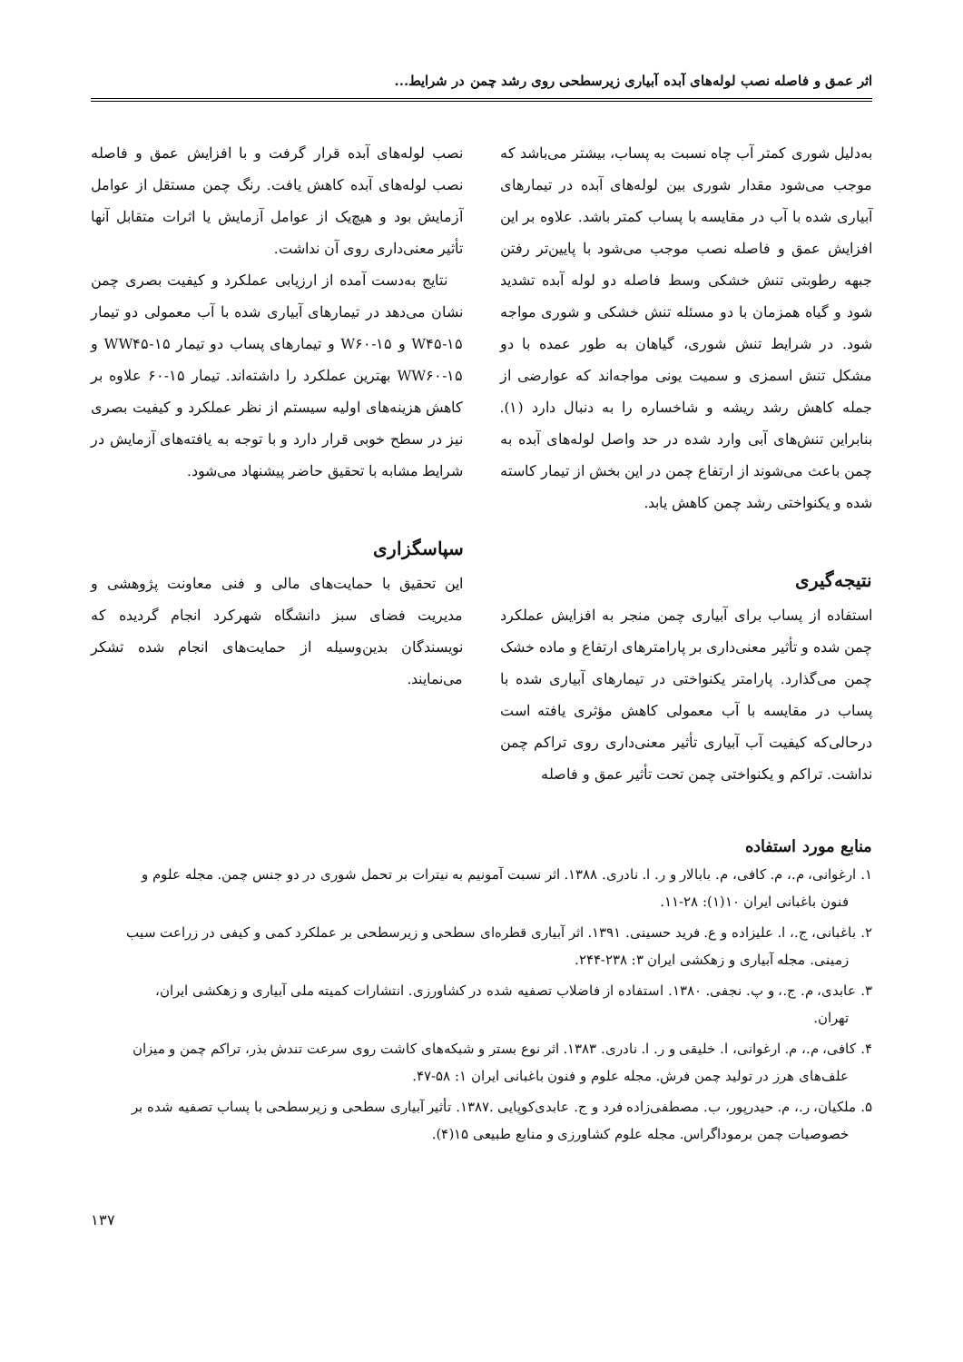اثر عمق و فاصله نصب لوله‌های آبده آبیاری زیرسطحی روی رشد چمن در شرایط...
به‌دلیل شوری کمتر آب چاه نسبت به پساب، بیشتر می‌باشد که موجب می‌شود مقدار شوری بین لوله‌های آبده در تیمارهای آبیاری شده با آب در مقایسه با پساب کمتر باشد. علاوه بر این افزایش عمق و فاصله نصب موجب می‌شود با پایین‌تر رفتن جبهه رطوبتی تنش خشکی وسط فاصله دو لوله آبده تشدید شود و گیاه همزمان با دو مسئله تنش خشکی و شوری مواجه شود. در شرایط تنش شوری، گیاهان به طور عمده با دو مشکل تنش اسمزی و سمیت یونی مواجه‌اند که عوارضی از جمله کاهش رشد ریشه و شاخساره را به دنبال دارد (۱). بنابراین تنش‌های آبی وارد شده در حد واصل لوله‌های آبده به چمن باعث می‌شوند از ارتفاع چمن در این بخش از تیمار کاسته شده و یکنواختی رشد چمن کاهش یابد.
نتیجه‌گیری
استفاده از پساب برای آبیاری چمن منجر به افزایش عملکرد چمن شده و تأثیر معنی‌داری بر پارامترهای ارتفاع و ماده خشک چمن می‌گذارد. پارامتر یکنواختی در تیمارهای آبیاری شده با پساب در مقایسه با آب معمولی کاهش مؤثری یافته است درحالی‌که کیفیت آب آبیاری تأثیر معنی‌داری روی تراکم چمن نداشت. تراکم و یکنواختی چمن تحت تأثیر عمق و فاصله
نصب لوله‌های آبده قرار گرفت و با افزایش عمق و فاصله نصب لوله‌های آبده کاهش یافت. رنگ چمن مستقل از عوامل آزمایش بود و هیچ‌یک از عوامل آزمایش یا اثرات متقابل آنها تأثیر معنی‌داری روی آن نداشت.
نتایج به‌دست آمده از ارزیابی عملکرد و کیفیت بصری چمن نشان می‌دهد در تیمارهای آبیاری شده با آب معمولی دو تیمار W۴۵-۱۵ و W۶۰-۱۵ و تیمارهای پساب دو تیمار WW۴۵-۱۵ و WW۶۰-۱۵ بهترین عملکرد را داشته‌اند. تیمار ۱۵-۶۰ علاوه بر کاهش هزینه‌های اولیه سیستم از نظر عملکرد و کیفیت بصری نیز در سطح خوبی قرار دارد و با توجه به یافته‌های آزمایش در شرایط مشابه با تحقیق حاضر پیشنهاد می‌شود.
سپاسگزاری
این تحقیق با حمایت‌های مالی و فنی معاونت پژوهشی و مدیریت فضای سبز دانشگاه شهرکرد انجام گردیده که نویسندگان بدین‌وسیله از حمایت‌های انجام شده تشکر می‌نمایند.
منابع مورد استفاده
۱. ارغوانی، م.، م. کافی، م. بابالار و ر. ا. نادری. ۱۳۸۸. اثر نسبت آمونیم به نیترات بر تحمل شوری در دو جنس چمن. مجله علوم و
فنون باغبانی ایران ۱۰(۱): ۲۸-۱۱.
۲. باغبانی، ج.، ا. علیزاده و ع. فرید حسینی. ۱۳۹۱. اثر آبیاری قطره‌ای سطحی و زیرسطحی بر عملکرد کمی و کیفی در زراعت سیب
زمینی. مجله آبیاری و زهکشی ایران ۳: ۲۳۸-۲۴۴.
۳. عابدی، م. ج.، و پ. نجفی. ۱۳۸۰. استفاده از فاضلاب تصفیه شده در کشاورزی. انتشارات کمیته ملی آبیاری و زهکشی ایران،
تهران.
۴. کافی، م.، م. ارغوانی، ا. خلیقی و ر. ا. نادری. ۱۳۸۳. اثر نوع بستر و شبکه‌های کاشت روی سرعت تندش بذر، تراکم چمن و میزان
علف‌های هرز در تولید چمن فرش. مجله علوم و فنون باغبانی ایران ۱: ۵۸-۴۷.
۵. ملکیان، ر.، م. حیدرپور، ب. مصطفی‌زاده فرد و ج. عابدی‌کوپایی .۱۳۸۷. تأثیر آبیاری سطحی و زیرسطحی با پساب تصفیه شده بر
خصوصیات چمن برموداگراس. مجله علوم کشاورزی و منابع طبیعی ۱۵(۴).
۱۳۷